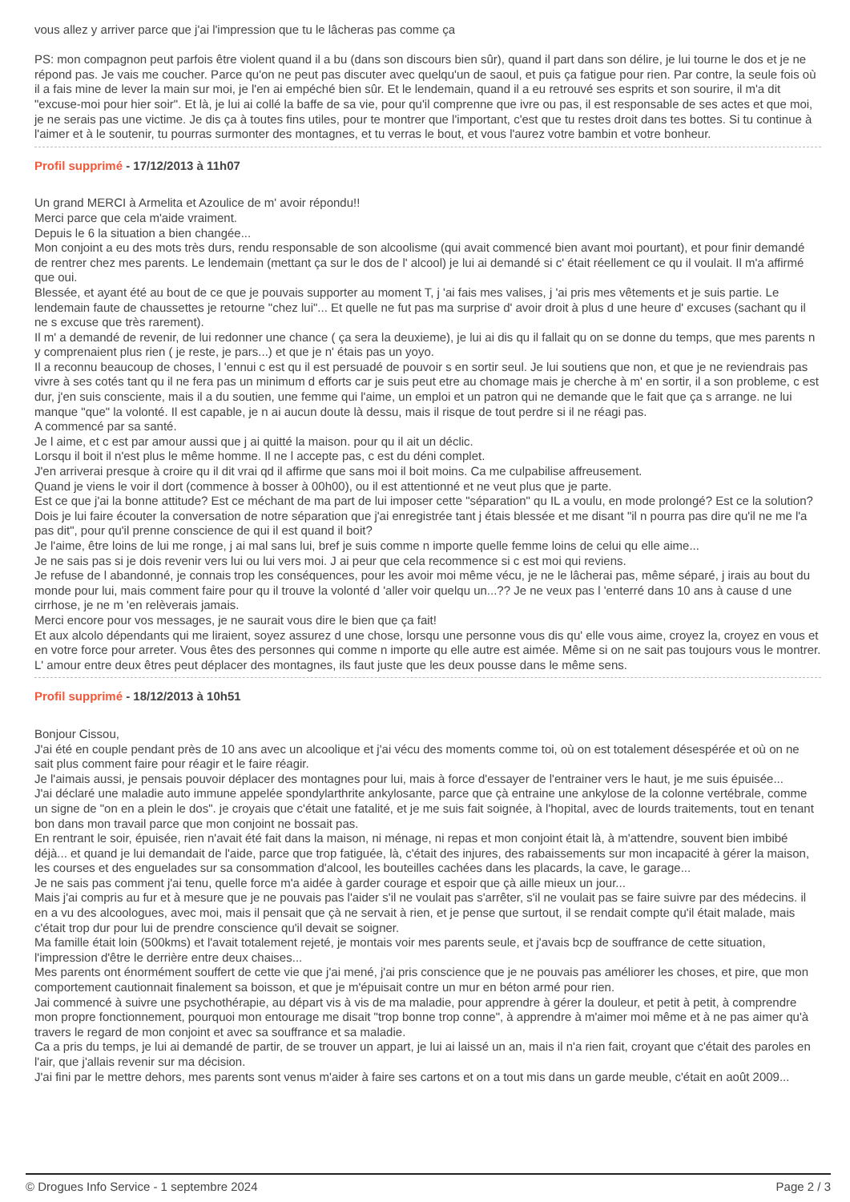vous allez y arriver parce que j'ai l'impression que tu le lâcheras pas comme ça
PS: mon compagnon peut parfois être violent quand il a bu (dans son discours bien sûr), quand il part dans son délire, je lui tourne le dos et je ne répond pas. Je vais me coucher. Parce qu'on ne peut pas discuter avec quelqu'un de saoul, et puis ça fatigue pour rien. Par contre, la seule fois où il a fais mine de lever la main sur moi, je l'en ai empéché bien sûr. Et le lendemain, quand il a eu retrouvé ses esprits et son sourire, il m'a dit "excuse-moi pour hier soir". Et là, je lui ai collé la baffe de sa vie, pour qu'il comprenne que ivre ou pas, il est responsable de ses actes et que moi, je ne serais pas une victime. Je dis ça à toutes fins utiles, pour te montrer que l'important, c'est que tu restes droit dans tes bottes. Si tu continue à l'aimer et à le soutenir, tu pourras surmonter des montagnes, et tu verras le bout, et vous l'aurez votre bambin et votre bonheur.
Profil supprimé - 17/12/2013 à 11h07
Un grand MERCI à Armelita et Azoulice de m' avoir répondu!!
Merci parce que cela m'aide vraiment.
Depuis le 6 la situation a bien changée...
Mon conjoint a eu des mots très durs, rendu responsable de son alcoolisme (qui avait commencé bien avant moi pourtant), et pour finir demandé de rentrer chez mes parents. Le lendemain (mettant ça sur le dos de l' alcool) je lui ai demandé si c' était réellement ce qu il voulait. Il m'a affirmé que oui.
Blessée, et ayant été au bout de ce que je pouvais supporter au moment T, j 'ai fais mes valises, j 'ai pris mes vêtements et je suis partie. Le lendemain faute de chaussettes je retourne "chez lui"... Et quelle ne fut pas ma surprise d' avoir droit à plus d une heure d' excuses (sachant qu il ne s excuse que très rarement).
Il m' a demandé de revenir, de lui redonner une chance ( ça sera la deuxieme), je lui ai dis qu il fallait qu on se donne du temps, que mes parents n y comprenaient plus rien ( je reste, je pars...) et que je n' étais pas un yoyo.
Il a reconnu beaucoup de choses, l 'ennui c est qu il est persuadé de pouvoir s en sortir seul. Je lui soutiens que non, et que je ne reviendrais pas vivre à ses cotés tant qu il ne fera pas un minimum d efforts car je suis peut etre au chomage mais je cherche à m' en sortir, il a son probleme, c est dur, j'en suis consciente, mais il a du soutien, une femme qui l'aime, un emploi et un patron qui ne demande que le fait que ça s arrange. ne lui manque "que" la volonté. Il est capable, je n ai aucun doute là dessu, mais il risque de tout perdre si il ne réagi pas.
A commencé par sa santé.
Je l aime, et c est par amour aussi que j ai quitté la maison. pour qu il ait un déclic.
Lorsqu il boit il n'est plus le même homme. Il ne l accepte pas, c est du déni complet.
J'en arriverai presque à croire qu il dit vrai qd il affirme que sans moi il boit moins. Ca me culpabilise affreusement.
Quand je viens le voir il dort (commence à bosser à 00h00), ou il est attentionné et ne veut plus que je parte.
Est ce que j'ai la bonne attitude? Est ce méchant de ma part de lui imposer cette "séparation" qu IL a voulu, en mode prolongé? Est ce la solution? Dois je lui faire écouter la conversation de notre séparation que j'ai enregistrée tant j étais blessée et me disant "il n pourra pas dire qu'il ne me l'a pas dit", pour qu'il prenne conscience de qui il est quand il boit?
Je l'aime, être loins de lui me ronge, j ai mal sans lui, bref je suis comme n importe quelle femme loins de celui qu elle aime...
Je ne sais pas si je dois revenir vers lui ou lui vers moi. J ai peur que cela recommence si c est moi qui reviens.
Je refuse de l abandonné, je connais trop les conséquences, pour les avoir moi même vécu, je ne le lâcherai pas, même séparé, j irais au bout du monde pour lui, mais comment faire pour qu il trouve la volonté d 'aller voir quelqu un...?? Je ne veux pas l 'enterré dans 10 ans à cause d une cirrhose, je ne m 'en relèverais jamais.
Merci encore pour vos messages, je ne saurait vous dire le bien que ça fait!
Et aux alcolo dépendants qui me liraient, soyez assurez d une chose, lorsqu une personne vous dis qu' elle vous aime, croyez la, croyez en vous et en votre force pour arreter. Vous êtes des personnes qui comme n importe qu elle autre est aimée. Même si on ne sait pas toujours vous le montrer.
L' amour entre deux êtres peut déplacer des montagnes, ils faut juste que les deux pousse dans le même sens.
Profil supprimé - 18/12/2013 à 10h51
Bonjour Cissou,
J'ai été en couple pendant près de 10 ans avec un alcoolique et j'ai vécu des moments comme toi, où on est totalement désespérée et où on ne sait plus comment faire pour réagir et le faire réagir.
Je l'aimais aussi, je pensais pouvoir déplacer des montagnes pour lui, mais à force d'essayer de l'entrainer vers le haut, je me suis épuisée...
J'ai déclaré une maladie auto immune appelée spondylarthrite ankylosante, parce que çà entraine une ankylose de la colonne vertébrale, comme un signe de "on en a plein le dos". je croyais que c'était une fatalité, et je me suis fait soignée, à l'hopital, avec de lourds traitements, tout en tenant bon dans mon travail parce que mon conjoint ne bossait pas.
En rentrant le soir, épuisée, rien n'avait été fait dans la maison, ni ménage, ni repas et mon conjoint était là, à m'attendre, souvent bien imbibé déjà... et quand je lui demandait de l'aide, parce que trop fatiguée, là, c'était des injures, des rabaissements sur mon incapacité à gérer la maison, les courses et des enguelades sur sa consommation d'alcool, les bouteilles cachées dans les placards, la cave, le garage...
Je ne sais pas comment j'ai tenu, quelle force m'a aidée à garder courage et espoir que çà aille mieux un jour...
Mais j'ai compris au fur et à mesure que je ne pouvais pas l'aider s'il ne voulait pas s'arrêter, s'il ne voulait pas se faire suivre par des médecins. il en a vu des alcoologues, avec moi, mais il pensait que çà ne servait à rien, et je pense que surtout, il se rendait compte qu'il était malade, mais c'était trop dur pour lui de prendre conscience qu'il devait se soigner.
Ma famille était loin (500kms) et l'avait totalement rejeté, je montais voir mes parents seule, et j'avais bcp de souffrance de cette situation, l'impression d'être le derrière entre deux chaises...
Mes parents ont énormément souffert de cette vie que j'ai mené, j'ai pris conscience que je ne pouvais pas améliorer les choses, et pire, que mon comportement cautionnait finalement sa boisson, et que je m'épuisait contre un mur en béton armé pour rien.
Jai commencé à suivre une psychothérapie, au départ vis à vis de ma maladie, pour apprendre à gérer la douleur, et petit à petit, à comprendre mon propre fonctionnement, pourquoi mon entourage me disait "trop bonne trop conne", à apprendre à m'aimer moi même et à ne pas aimer qu'à travers le regard de mon conjoint et avec sa souffrance et sa maladie.
Ca a pris du temps, je lui ai demandé de partir, de se trouver un appart, je lui ai laissé un an, mais il n'a rien fait, croyant que c'était des paroles en l'air, que j'allais revenir sur ma décision.
J'ai fini par le mettre dehors, mes parents sont venus m'aider à faire ses cartons et on a tout mis dans un garde meuble, c'était en août 2009...
© Drogues Info Service - 1 septembre 2024 Page 2 / 3